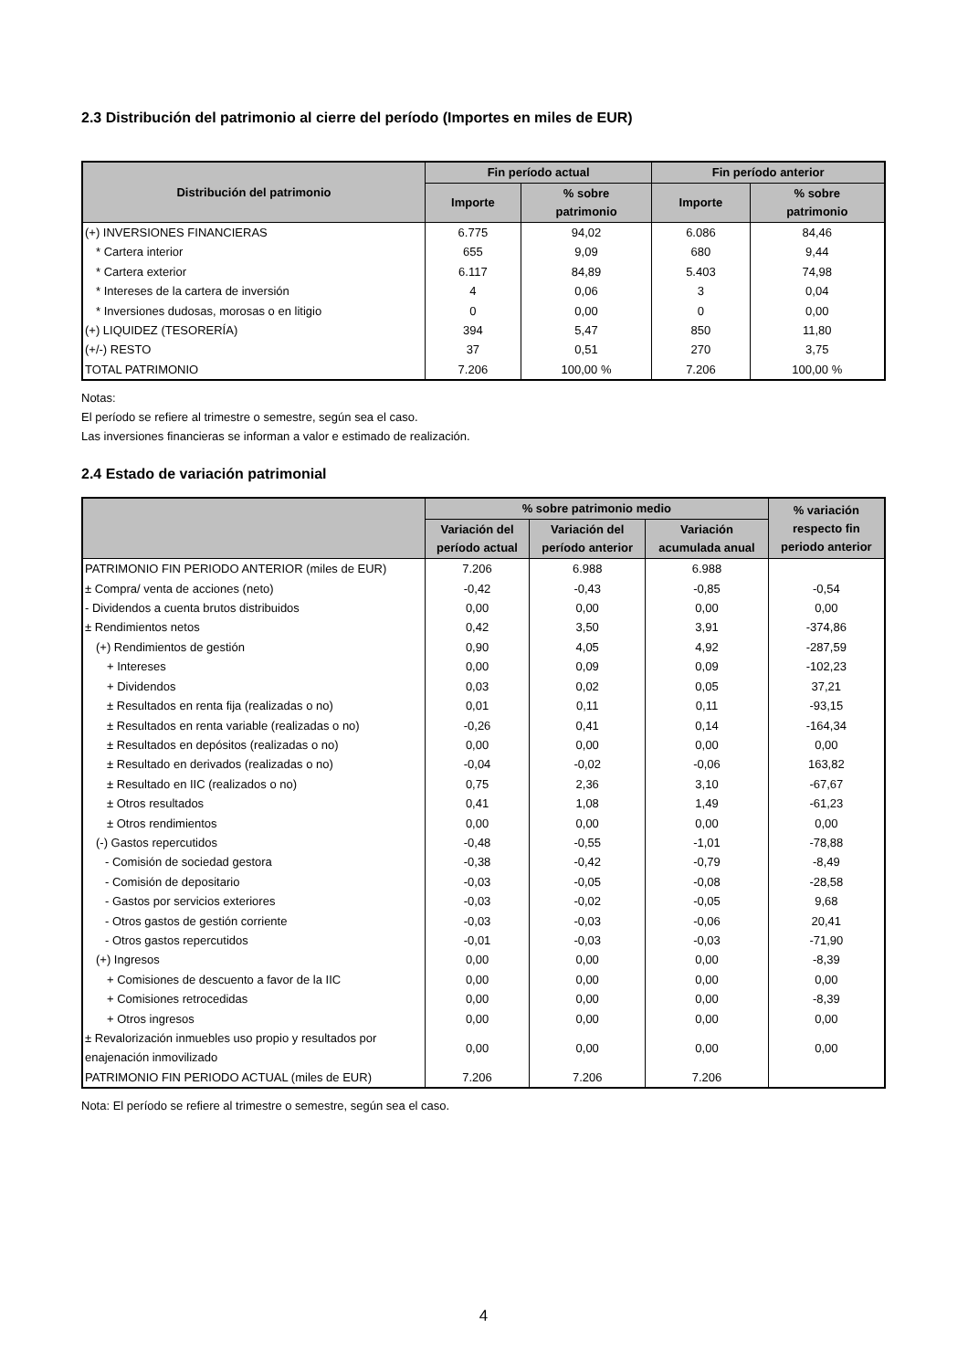2.3 Distribución del patrimonio al cierre del período (Importes en miles de EUR)
| Distribución del patrimonio | Fin período actual | | Fin período anterior | |
| --- | --- | --- | --- | --- |
| | Importe | % sobre patrimonio | Importe | % sobre patrimonio |
| (+) INVERSIONES FINANCIERAS | 6.775 | 94,02 | 6.086 | 84,46 |
| * Cartera interior | 655 | 9,09 | 680 | 9,44 |
| * Cartera exterior | 6.117 | 84,89 | 5.403 | 74,98 |
| * Intereses de la cartera de inversión | 4 | 0,06 | 3 | 0,04 |
| * Inversiones dudosas, morosas o en litigio | 0 | 0,00 | 0 | 0,00 |
| (+) LIQUIDEZ (TESORERÍA) | 394 | 5,47 | 850 | 11,80 |
| (+/-) RESTO | 37 | 0,51 | 270 | 3,75 |
| TOTAL PATRIMONIO | 7.206 | 100,00 % | 7.206 | 100,00 % |
Notas:
El período se refiere al trimestre o semestre, según sea el caso.
Las inversiones financieras se informan a valor e estimado de realización.
2.4 Estado de variación patrimonial
| | % sobre patrimonio medio | | | % variación respecto fin periodo anterior |
| --- | --- | --- | --- | --- |
| | Variación del período actual | Variación del período anterior | Variación acumulada anual | |
| PATRIMONIO FIN PERIODO ANTERIOR (miles de EUR) | 7.206 | 6.988 | 6.988 | |
| ± Compra/ venta de acciones (neto) | -0,42 | -0,43 | -0,85 | -0,54 |
| - Dividendos a cuenta brutos distribuidos | 0,00 | 0,00 | 0,00 | 0,00 |
| ± Rendimientos netos | 0,42 | 3,50 | 3,91 | -374,86 |
| (+) Rendimientos de gestión | 0,90 | 4,05 | 4,92 | -287,59 |
| + Intereses | 0,00 | 0,09 | 0,09 | -102,23 |
| + Dividendos | 0,03 | 0,02 | 0,05 | 37,21 |
| ± Resultados en renta fija (realizadas o no) | 0,01 | 0,11 | 0,11 | -93,15 |
| ± Resultados en renta variable (realizadas o no) | -0,26 | 0,41 | 0,14 | -164,34 |
| ± Resultados en depósitos (realizadas o no) | 0,00 | 0,00 | 0,00 | 0,00 |
| ± Resultado en derivados (realizadas o no) | -0,04 | -0,02 | -0,06 | 163,82 |
| ± Resultado en IIC (realizados o no) | 0,75 | 2,36 | 3,10 | -67,67 |
| ± Otros resultados | 0,41 | 1,08 | 1,49 | -61,23 |
| ± Otros rendimientos | 0,00 | 0,00 | 0,00 | 0,00 |
| (-) Gastos repercutidos | -0,48 | -0,55 | -1,01 | -78,88 |
| - Comisión de sociedad gestora | -0,38 | -0,42 | -0,79 | -8,49 |
| - Comisión de depositario | -0,03 | -0,05 | -0,08 | -28,58 |
| - Gastos por servicios exteriores | -0,03 | -0,02 | -0,05 | 9,68 |
| - Otros gastos de gestión corriente | -0,03 | -0,03 | -0,06 | 20,41 |
| - Otros gastos repercutidos | -0,01 | -0,03 | -0,03 | -71,90 |
| (+) Ingresos | 0,00 | 0,00 | 0,00 | -8,39 |
| + Comisiones de descuento a favor de la IIC | 0,00 | 0,00 | 0,00 | 0,00 |
| + Comisiones retrocedidas | 0,00 | 0,00 | 0,00 | -8,39 |
| + Otros ingresos | 0,00 | 0,00 | 0,00 | 0,00 |
| ± Revalorización inmuebles uso propio y resultados por enajenación inmovilizado | 0,00 | 0,00 | 0,00 | 0,00 |
| PATRIMONIO FIN PERIODO ACTUAL (miles de EUR) | 7.206 | 7.206 | 7.206 | |
Nota: El período se refiere al trimestre o semestre, según sea el caso.
4